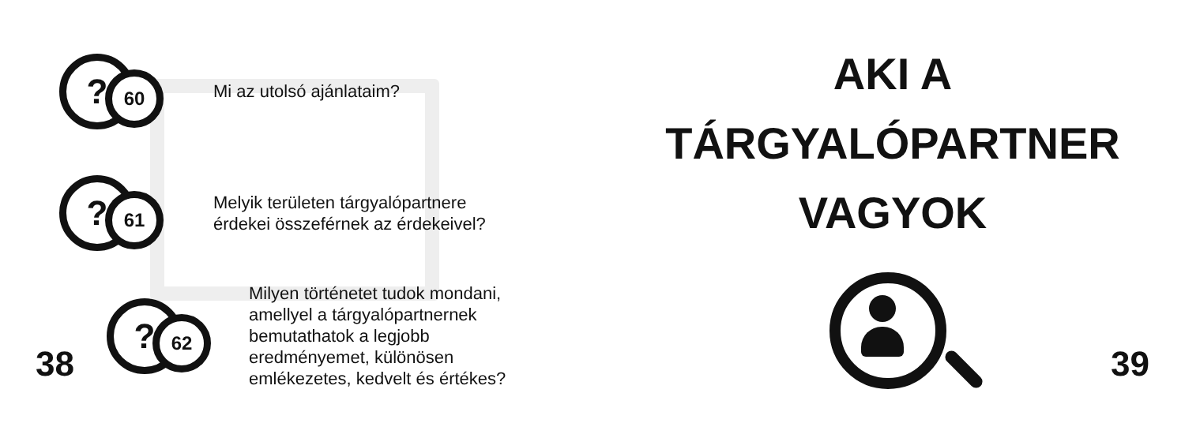? 60
Mi az utolsó ajánlataim?
? 61
Melyik területen tárgyalópartnere
érdekei összefér­nek az érdekeivel?
38
? 62
Milyen történetet tudok mondani,
amellyel a tárgyalópartnernek
bemutathatok a legjobb
eredményemet, különösen
emlékezetes, kedvelt és értékes?
AKI A
TÁRGYALÓPARTNER
VAGYOK
39